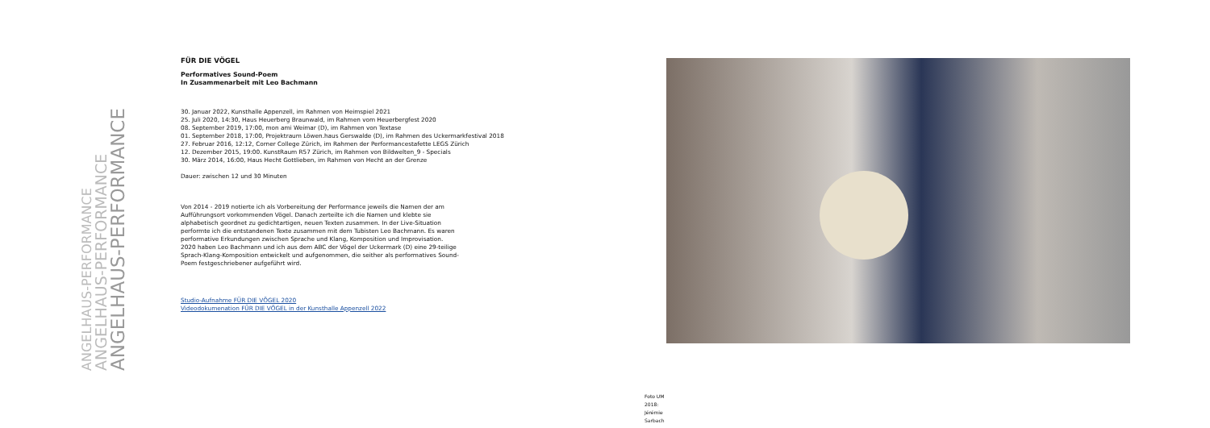ANGELHAUS-PERFORMANCE
ANGELHAUS-PERFORMANCE
ANGELHAUS-PERFORMANCE
FÜR DIE VÖGEL
Performatives Sound-Poem
In Zusammenarbeit mit Leo Bachmann
30. Januar 2022, Kunsthalle Appenzell, im Rahmen von Heimspiel 2021
25. Juli 2020, 14:30, Haus Heuerberg Braunwald, im Rahmen vom Heuerbergfest 2020
08. September 2019, 17:00, mon ami Weimar (D), im Rahmen von Textase
01. September 2018, 17:00, Projektraum Löwen.haus Gerswalde (D), im Rahmen des Uckermarkfestival 2018
27. Februar 2016, 12:12, Corner College Zürich, im Rahmen der Performancestafette LEGS Zürich
12. Dezember 2015, 19:00. KunstRaum R57 Zürich, im Rahmen von Bildwelten_9 - Specials
30. März 2014, 16:00, Haus Hecht Gottlieben, im Rahmen von Hecht an der Grenze
Dauer: zwischen 12 und 30 Minuten
Von 2014 - 2019 notierte ich als Vorbereitung der Performance jeweils die Namen der am Aufführungsort vorkommenden Vögel. Danach zerteilte ich die Namen und klebte sie alphabetisch geordnet zu gedichtartigen, neuen Texten zusammen. In der Live-Situation performte ich die entstandenen Texte zusammen mit dem Tubisten Leo Bachmann. Es waren performative Erkundungen zwischen Sprache und Klang, Komposition und Improvisation. 2020 haben Leo Bachmann und ich aus dem ABC der Vögel der Uckermark (D) eine 29-teilige Sprach-Klang-Komposition entwickelt und aufgenommen, die seither als performatives Sound-Poem festgeschriebener aufgeführt wird.
Studio-Aufnahme FÜR DIE VÖGEL 2020
Videodokumenation FÜR DIE VÖGEL in der Kunsthalle Appenzell 2022
Foto UM 2018: Jérémie Sarbach